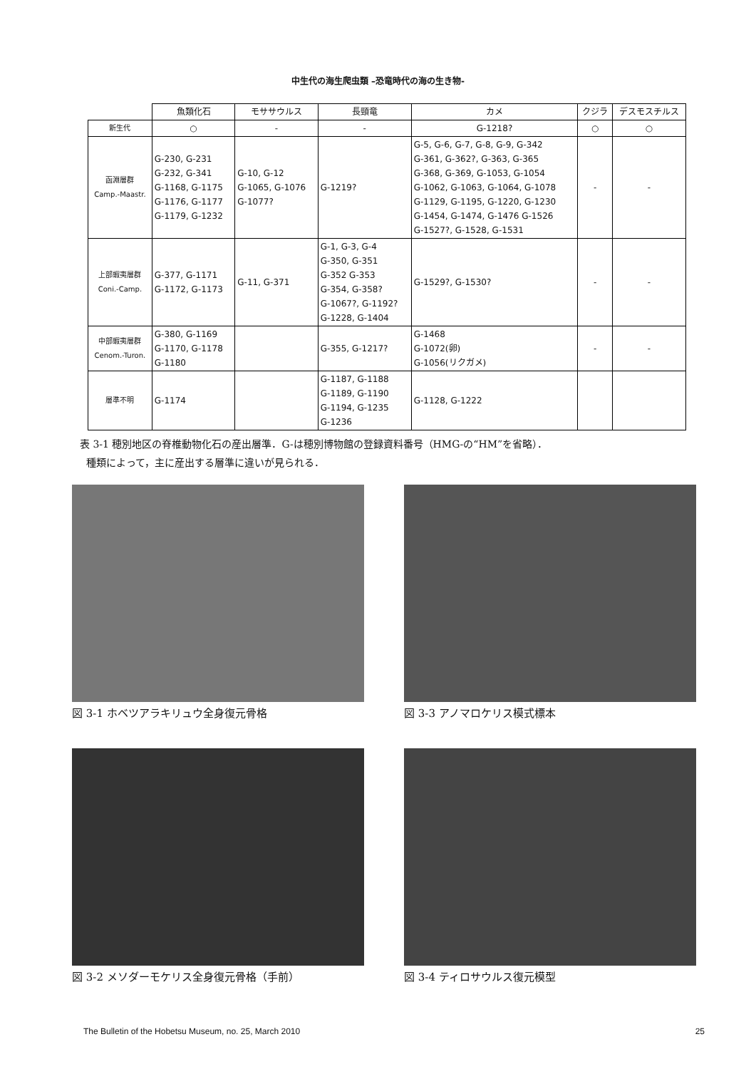中生代の海生爬虫類 –恐竜時代の海の生き物-
| | 魚類化石 | モササウルス | 長頸竜 | カメ | クジラ | デスモスチルス |
| --- | --- | --- | --- | --- | --- | --- |
| 新生代 | ○ | - | - | G-1218? | ○ | ○ |
| 函淵層群 Camp.-Maastr. | G-230, G-231 G-232, G-341 G-1168, G-1175 G-1176, G-1177 G-1179, G-1232 | G-10, G-12 G-1065, G-1076 G-1077? | G-1219? | G-5, G-6, G-7, G-8, G-9, G-342 G-361, G-362?, G-363, G-365 G-368, G-369, G-1053, G-1054 G-1062, G-1063, G-1064, G-1078 G-1129, G-1195, G-1220, G-1230 G-1454, G-1474, G-1476 G-1526 G-1527?, G-1528, G-1531 | - | - |
| 上部蝦夷層群 Coni.-Camp. | G-377, G-1171 G-1172, G-1173 | G-11, G-371 | G-1, G-3, G-4 G-350, G-351 G-352 G-353 G-354, G-358? G-1067?, G-1192? G-1228, G-1404 | G-1529?, G-1530? | - | - |
| 中部蝦夷層群 Cenom.-Turon. | G-380, G-1169 G-1170, G-1178 G-1180 | | G-355, G-1217? | G-1468 G-1072(卵) G-1056(リクガメ) | - | - |
| 層準不明 | G-1174 | | G-1187, G-1188 G-1189, G-1190 G-1194, G-1235 G-1236 | G-1128, G-1222 | | |
表 3-1 穂別地区の脊椎動物化石の産出層準．G-は穂別博物館の登録資料番号（HMG-の“HM”を省略）．
種類によって，主に産出する層準に違いが見られる．
図 3-1 ホベツアラキリュウ全身復元骨格
図 3-3 アノマロケリス模式標本
図 3-2 メソダーモケリス全身復元骨格（手前）
図 3-4 ティロサウルス復元模型
The Bulletin of the Hobetsu Museum, no. 25, March 2010 25